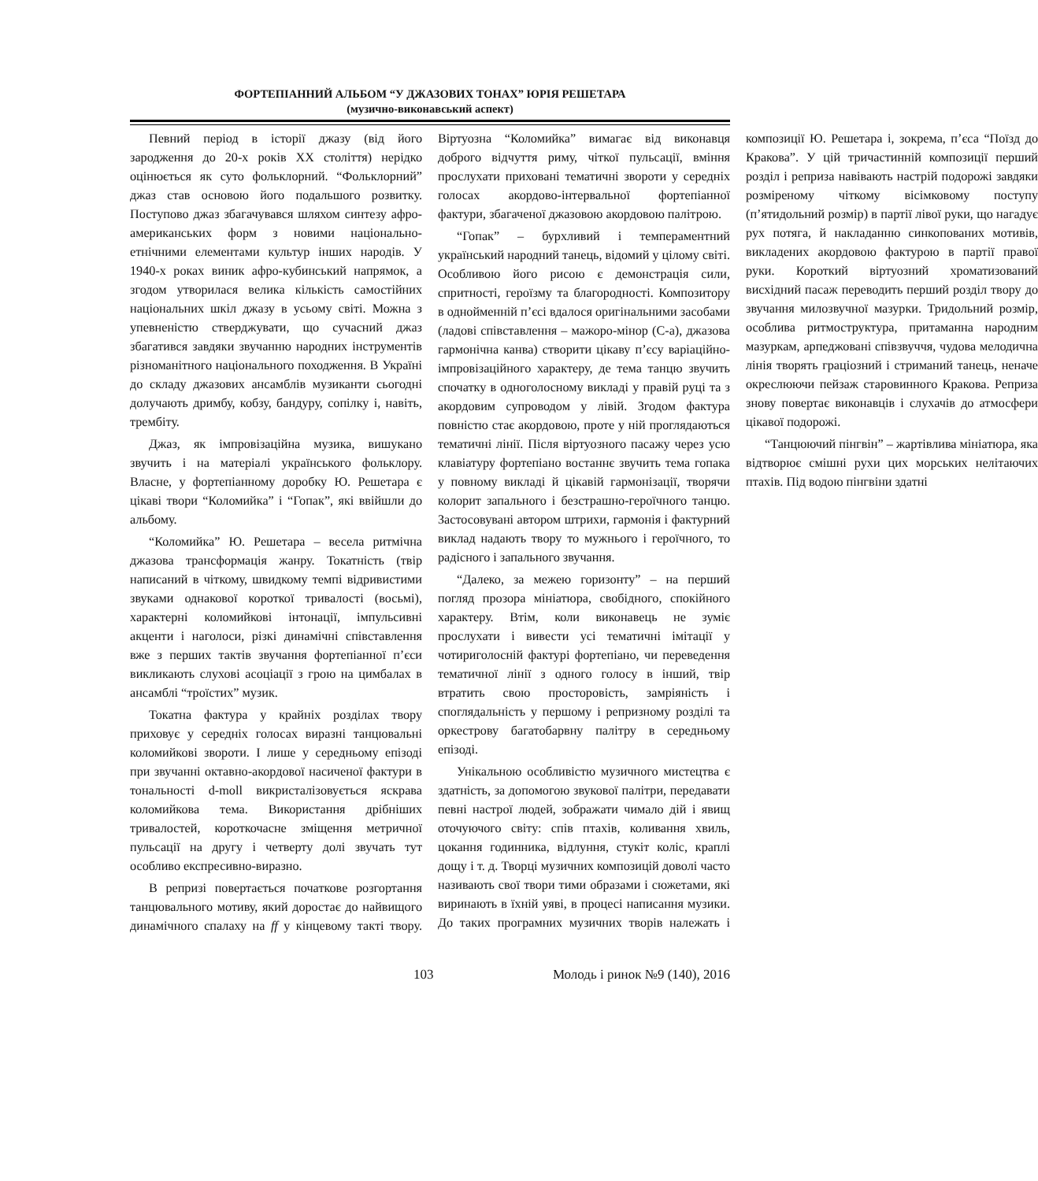ФОРТЕПІАННИЙ АЛЬБОМ “У ДЖАЗОВИХ ТОНАХ” ЮРІЯ РЕШЕТАРА
(музично-виконавський аспект)
Певний період в історії джазу (від його зародження до 20-х років ХХ століття) нерідко оцінюється як суто фольклорний. “Фольклорний” джаз став основою його подальшого розвитку. Поступово джаз збагачувався шляхом синтезу афро-американських форм з новими національно-етнічними елементами культур інших народів. У 1940-х роках виник афро-кубинський напрямок, а згодом утворилася велика кількість самостійних національних шкіл джазу в усьому світі. Можна з упевненістю стверджувати, що сучасний джаз збагатився завдяки звучанню народних інструментів різноманітного національного походження. В Україні до складу джазових ансамблів музиканти сьогодні долучають дримбу, кобзу, бандуру, сопілку і, навіть, трембіту.
Джаз, як імпровізаційна музика, вишукано звучить і на матеріалі українського фольклору. Власне, у фортепіанному доробку Ю. Решетара є цікаві твори “Коломийка” і “Гопак”, які ввійшли до альбому.
“Коломийка” Ю. Решетара – весела ритмічна джазова трансформація жанру. Токатність (твір написаний в чіткому, швидкому темпі відривистими звуками однакової короткої тривалості (восьмі), характерні коломийкові інтонації, імпульсивні акценти і наголоси, різкі динамічні співставлення вже з перших тактів звучання фортепіанної п’єси викликають слухові асоціації з грою на цимбалах в ансамблі “троїстих” музик.
Токатна фактура у крайніх розділах твору приховує у середніх голосах виразні танцювальні коломийкові звороти. І лише у середньому епізоді при звучанні октавно-акордової насиченої фактури в тональності d-moll викристалізовується яскрава коломийкова тема. Використання дрібніших тривалостей, короткочасне зміщення метричної пульсації на другу і четверту долі звучать тут особливо експресивно-виразно.
В репризі повертається початкове розгортання танцювального мотиву, який доростає до найвищого динамічного спалаху на ff у кінцевому такті твору. Віртуозна “Коломийка” вимагає від виконавця доброго відчуття риму, чіткої пульсації, вміння прослухати приховані тематичні звороти у середніх голосах акордово-інтервальної фортепіанної фактури, збагаченої джазовою акордовою палітрою.
“Гопак” – бурхливий і темпераментний український народний танець, відомий у цілому світі. Особливою його рисою є демонстрація сили, спритності, героїзму та благородності. Композитору в однойменній п’єсі вдалося оригінальними засобами (ладові співставлення – мажоро-мінор (С-а), джазова гармонічна канва) створити цікаву п’єсу варіаційно-імпровізаційного характеру, де тема танцю звучить спочатку в одноголосному викладі у правій руці та з акордовим супроводом у лівій. Згодом фактура повністю стає акордовою, проте у ній проглядаються тематичні лінії. Після віртуозного пасажу через усю клавіатуру фортепіано востаннє звучить тема гопака у повному викладі й цікавій гармонізації, творячи колорит запального і безстрашно-героїчного танцю. Застосовувані автором штрихи, гармонія і фактурний виклад надають твору то мужнього і героїчного, то радісного і запального звучання.
“Далеко, за межею горизонту” – на перший погляд прозора мініатюра, свобідного, спокійного характеру. Втім, коли виконавець не зуміє прослухати і вивести усі тематичні імітації у чотириголосній фактурі фортепіано, чи переведення тематичної лінії з одного голосу в інший, твір втратить свою просторовість, замріяність і споглядальність у першому і репризному розділі та оркестрову багатобарвну палітру в середньому епізоді.
Унікальною особливістю музичного мистецтва є здатність, за допомогою звукової палітри, передавати певні настрої людей, зображати чимало дій і явищ оточуючого світу: спів птахів, коливання хвиль, цокання годинника, відлуння, стукіт коліс, краплі дощу і т. д. Творці музичних композицій доволі часто називають свої твори тими образами і сюжетами, які виринають в їхній уяві, в процесі написання музики. До таких програмних музичних творів належать і композиції Ю. Решетара і, зокрема, п’єса “Поїзд до Кракова”. У цій тричастинній композиції перший розділ і реприза навівають настрій подорожі завдяки розміреному чіткому вісімковому поступу (п’ятидольний розмір) в партії лівої руки, що нагадує рух потяга, й накладанню синкопованих мотивів, викладених акордовою фактурою в партії правої руки. Короткий віртуозний хроматизований висхідний пасаж переводить перший розділ твору до звучання милозвучної мазурки. Тридольний розмір, особлива ритмоструктура, притаманна народним мазуркам, арпеджовані співзвуччя, чудова мелодична лінія творять граціозний і стриманий танець, неначе окреслюючи пейзаж старовинного Кракова. Реприза знову повертає виконавців і слухачів до атмосфери цікавої подорожі.
“Танцюючий пінгвін” – жартівлива мініатюра, яка відтворює смішні рухи цих морських нелітаючих птахів. Під водою пінгвіни здатні
103 Молодь і ринок №9 (140), 2016